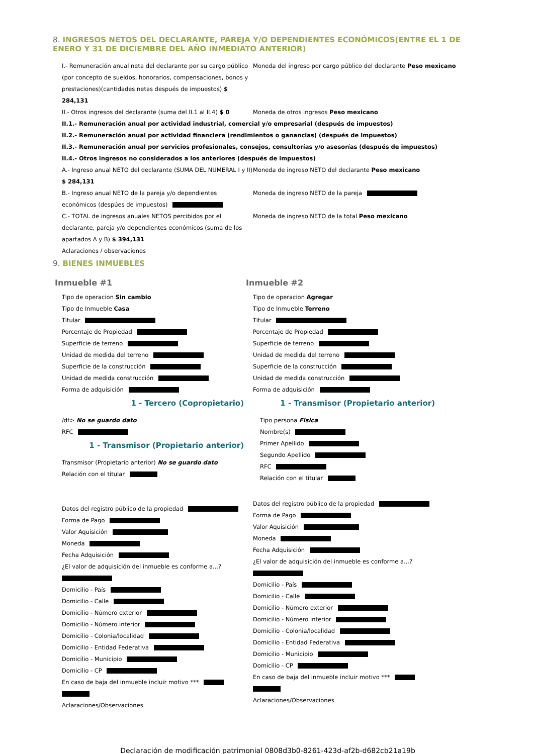8. INGRESOS NETOS DEL DECLARANTE, PAREJA Y/O DEPENDIENTES ECONÓMICOS(ENTRE EL 1 DE ENERO Y 31 DE DICIEMBRE DEL AÑO INMEDIATO ANTERIOR)
I.- Remuneración anual neta del declarante por su cargo público (por concepto de sueldos, honorarios, compensaciones, bonos y prestaciones)(cantidades netas después de impuestos) $ 284,131
Moneda del ingreso por cargo público del declarante Peso mexicano
II.- Otros ingresos del declarante (suma del II.1 al II.4) $ 0
Moneda de otros ingresos Peso mexicano
II.1.- Remuneración anual por actividad industrial, comercial y/o empresarial (después de impuestos)
II.2.- Remuneración anual por actividad financiera (rendimientos o ganancias) (después de impuestos)
II.3.- Remuneración anual por servicios profesionales, consejos, consultorías y/o asesorías (después de impuestos)
II.4.- Otros ingresos no considerados a los anteriores (después de impuestos)
A.- Ingreso anual NETO del declarante (SUMA DEL NUMERAL I y II) $ 284,131
Moneda de ingreso NETO del declarante Peso mexicano
B.- Ingreso anual NETO de la pareja y/o dependientes económicos (despúes de impuestos)
Moneda de ingreso NETO de la pareja
C.- TOTAL de ingresos anuales NETOS percibidos por el declarante, pareja y/o dependientes económicos (suma de los apartados A y B) $ 394,131
Moneda de ingreso NETO de la total Peso mexicano
Aclaraciones / observaciones
9. BIENES INMUEBLES
Inmueble #1
Tipo de operacion Sin cambio
Tipo de Inmueble Casa
Titular
Porcentaje de Propiedad
Superficie de terreno
Unidad de medida del terreno
Superficie de la construcción
Unidad de medida construcción
Forma de adquisición
1 - Tercero (Copropietario)
/dt> No se guardo dato
RFC
1 - Transmisor (Propietario anterior)
Transmisor (Propietario anterior) No se guardo dato
Relación con el titular
Datos del registro público de la propiedad
Forma de Pago
Valor Aquisición
Moneda
Fecha Adquisición
¿El valor de adquisición del inmueble es conforme a...?
Domicilio - País
Domicilio - Calle
Domicilio - Número exterior
Domicilio - Número interior
Domicilio - Colonia/localidad
Domicilio - Entidad Federativa
Domicilio - Municipio
Domicilio - CP
En caso de baja del inmueble incluir motivo ***
Aclaraciones/Observaciones
Inmueble #2
Tipo de operacion Agregar
Tipo de Inmueble Terreno
Titular
Porcentaje de Propiedad
Superficie de terreno
Unidad de medida del terreno
Superficie de la construcción
Unidad de medida construcción
Forma de adquisición
1 - Transmisor (Propietario anterior)
Tipo persona Fisica
Nombre(s)
Primer Apellido
Segundo Apellido
RFC
Relación con el titular
Datos del registro público de la propiedad
Forma de Pago
Valor Aquisición
Moneda
Fecha Adquisición
¿El valor de adquisición del inmueble es conforme a...?
Domicilio - País
Domicilio - Calle
Domicilio - Número exterior
Domicilio - Número interior
Domicilio - Colonia/localidad
Domicilio - Entidad Federativa
Domicilio - Municipio
Domicilio - CP
En caso de baja del inmueble incluir motivo ***
Aclaraciones/Observaciones
Declaración de modificación patrimonial 0808d3b0-8261-423d-af2b-d682cb21a19b